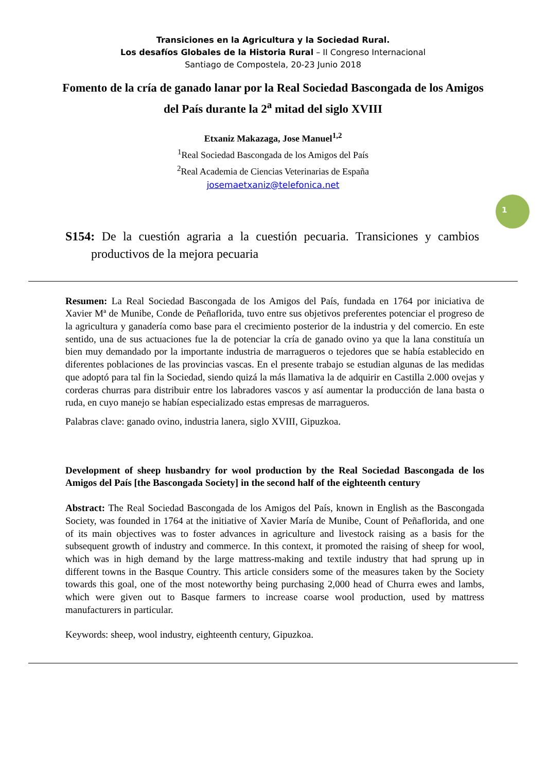Transiciones en la Agricultura y la Sociedad Rural.
Los desafíos Globales de la Historia Rural – II Congreso Internacional
Santiago de Compostela, 20-23 Junio 2018
Fomento de la cría de ganado lanar por la Real Sociedad Bascongada de los Amigos del País durante la 2<sup>a</sup> mitad del siglo XVIII
Etxaniz Makazaga, Jose Manuel<sup>1,2</sup>
<sup>1</sup> Real Sociedad Bascongada de los Amigos del País
<sup>2</sup> Real Academia de Ciencias Veterinarias de España
josemaetxaniz@telefonica.net
1
S154: De la cuestión agraria a la cuestión pecuaria. Transiciones y cambios productivos de la mejora pecuaria
Resumen: La Real Sociedad Bascongada de los Amigos del País, fundada en 1764 por iniciativa de Xavier Mª de Munibe, Conde de Peñaflorida, tuvo entre sus objetivos preferentes potenciar el progreso de la agricultura y ganadería como base para el crecimiento posterior de la industria y del comercio. En este sentido, una de sus actuaciones fue la de potenciar la cría de ganado ovino ya que la lana constituía un bien muy demandado por la importante industria de marragueros o tejedores que se había establecido en diferentes poblaciones de las provincias vascas. En el presente trabajo se estudian algunas de las medidas que adoptó para tal fin la Sociedad, siendo quizá la más llamativa la de adquirir en Castilla 2.000 ovejas y corderas churras para distribuir entre los labradores vascos y así aumentar la producción de lana basta o ruda, en cuyo manejo se habían especializado estas empresas de marragueros.
Palabras clave: ganado ovino, industria lanera, siglo XVIII, Gipuzkoa.
Development of sheep husbandry for wool production by the Real Sociedad Bascongada de los Amigos del País [the Bascongada Society] in the second half of the eighteenth century
Abstract: The Real Sociedad Bascongada de los Amigos del País, known in English as the Bascongada Society, was founded in 1764 at the initiative of Xavier María de Munibe, Count of Peñaflorida, and one of its main objectives was to foster advances in agriculture and livestock raising as a basis for the subsequent growth of industry and commerce. In this context, it promoted the raising of sheep for wool, which was in high demand by the large mattress-making and textile industry that had sprung up in different towns in the Basque Country. This article considers some of the measures taken by the Society towards this goal, one of the most noteworthy being purchasing 2,000 head of Churra ewes and lambs, which were given out to Basque farmers to increase coarse wool production, used by mattress manufacturers in particular.
Keywords: sheep, wool industry, eighteenth century, Gipuzkoa.